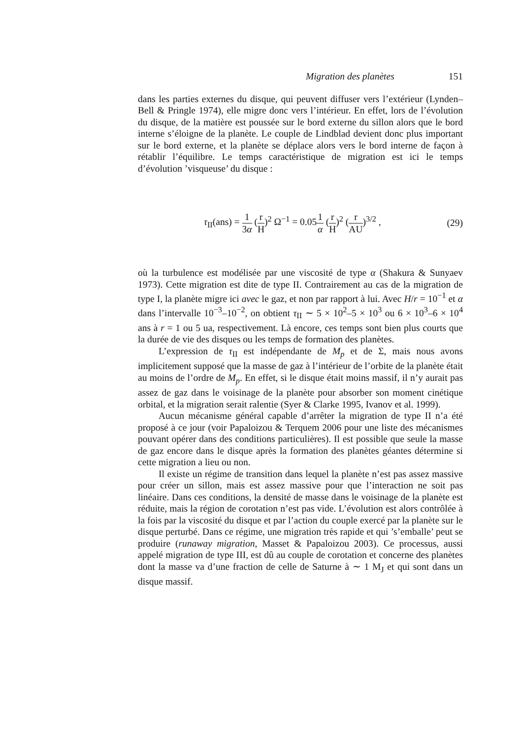Migration des planètes 151
dans les parties externes du disque, qui peuvent diffuser vers l’extérieur (Lynden–Bell & Pringle 1974), elle migre donc vers l’intérieur. En effet, lors de l’évolution du disque, de la matière est poussée sur le bord externe du sillon alors que le bord interne s’éloigne de la planète. Le couple de Lindblad devient donc plus important sur le bord externe, et la planète se déplace alors vers le bord interne de façon à rétablir l’équilibre. Le temps caractéristique de migration est ici le temps d’évolution ’visqueuse’ du disque :
τ<sub>II</sub>(ans) = 1 3α (r H)<sup>2</sup> Ω<sup>−1</sup> = 0.051 α (r H)<sup>2</sup> (r AU)<sup>3/2</sup> ,
(29)
où la turbulence est modélisée par une viscosité de type α (Shakura & Sunyaev 1973). Cette migration est dite de type II. Contrairement au cas de la migration de type I, la planète migre ici avec le gaz, et non par rapport à lui. Avec H/r = 10<sup>−1</sup> et α dans l’intervalle 10<sup>−3</sup>–10<sup>−2</sup>, on obtient τ<sub>II</sub> ∼ 5 × 10<sup>2</sup>–5 × 10<sup>3</sup> ou 6 × 10<sup>3</sup>–6 × 10<sup>4</sup> ans à r = 1 ou 5 ua, respectivement. Là encore, ces temps sont bien plus courts que la durée de vie des disques ou les temps de formation des planètes.
L’expression de τ<sub>II</sub> est indépendante de M<sub>p</sub> et de Σ, mais nous avons implicitement supposé que la masse de gaz à l’intérieur de l’orbite de la planète était au moins de l’ordre de M<sub>p</sub>. En effet, si le disque était moins massif, il n’y aurait pas assez de gaz dans le voisinage de la planète pour absorber son moment cinétique orbital, et la migration serait ralentie (Syer & Clarke 1995, Ivanov et al. 1999).
Aucun mécanisme général capable d’arrêter la migration de type II n’a été proposé à ce jour (voir Papaloizou & Terquem 2006 pour une liste des mécanismes pouvant opérer dans des conditions particulières). Il est possible que seule la masse de gaz encore dans le disque après la formation des planètes géantes détermine si cette migration a lieu ou non.
Il existe un régime de transition dans lequel la planète n’est pas assez massive pour créer un sillon, mais est assez massive pour que l’interaction ne soit pas linéaire. Dans ces conditions, la densité de masse dans le voisinage de la planète est réduite, mais la région de corotation n’est pas vide. L’évolution est alors contrôlée à la fois par la viscosité du disque et par l’action du couple exercé par la planète sur le disque perturbé. Dans ce régime, une migration très rapide et qui ’s’emballe’ peut se produire (runaway migration, Masset & Papaloizou 2003). Ce processus, aussi appelé migration de type III, est dû au couple de corotation et concerne des planètes dont la masse va d’une fraction de celle de Saturne à ∼ 1 M<sub>J</sub> et qui sont dans un disque massif.